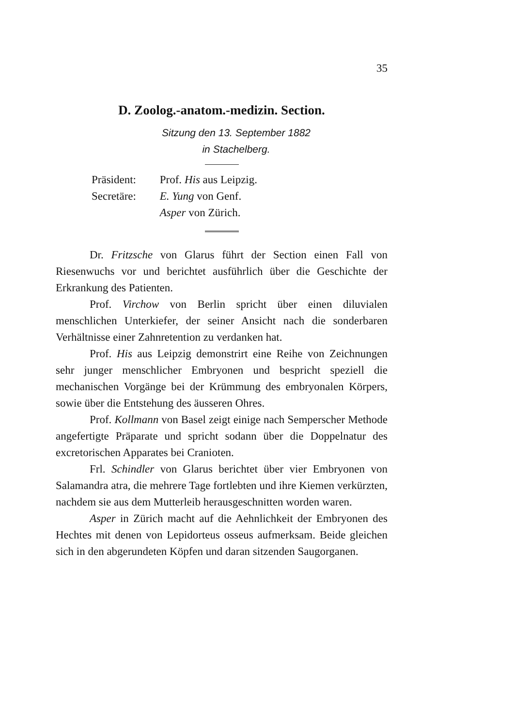35
D. Zoolog.-anatom.-medizin. Section.
Sitzung den 13. September 1882
in Stachelberg.
Präsident: Prof. His aus Leipzig.
Secretäre: E. Yung von Genf.
Asper von Zürich.
Dr. Fritzsche von Glarus führt der Section einen Fall von Riesenwuchs vor und berichtet ausführlich über die Geschichte der Erkrankung des Patienten.
Prof. Virchow von Berlin spricht über einen diluvialen menschlichen Unterkiefer, der seiner Ansicht nach die sonderbaren Verhältnisse einer Zahnretention zu verdanken hat.
Prof. His aus Leipzig demonstrirt eine Reihe von Zeichnungen sehr junger menschlicher Embryonen und bespricht speziell die mechanischen Vorgänge bei der Krümmung des embryonalen Körpers, sowie über die Entstehung des äusseren Ohres.
Prof. Kollmann von Basel zeigt einige nach Semperscher Methode angefertigte Präparate und spricht sodann über die Doppelnatur des excretorischen Apparates bei Cranioten.
Frl. Schindler von Glarus berichtet über vier Embryonen von Salamandra atra, die mehrere Tage fortlebten und ihre Kiemen verkürzten, nachdem sie aus dem Mutterleib herausgeschnitten worden waren.
Asper in Zürich macht auf die Aehnlichkeit der Embryonen des Hechtes mit denen von Lepidorteus osseus aufmerksam. Beide gleichen sich in den abgerundeten Köpfen und daran sitzenden Saugorganen.